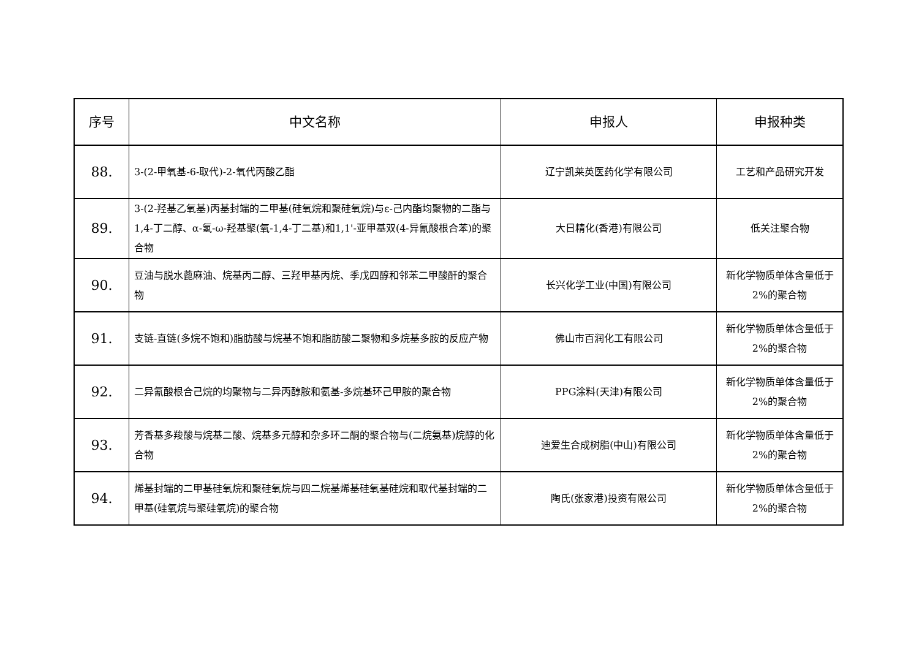| 序号 | 中文名称 | 申报人 | 申报种类 |
| --- | --- | --- | --- |
| 88. | 3-(2-甲氧基-6-取代)-2-氧代丙酸乙酯 | 辽宁凯莱英医药化学有限公司 | 工艺和产品研究开发 |
| 89. | 3-(2-羟基乙氧基)丙基封端的二甲基(硅氧烷和聚硅氧烷)与ε-己内酯均聚物的二酯与1,4-丁二醇、α-氢-ω-羟基聚(氧-1,4-丁二基)和1,1'-亚甲基双(4-异氰酸根合苯)的聚合物 | 大日精化(香港)有限公司 | 低关注聚合物 |
| 90. | 豆油与脱水蓖麻油、烷基丙二醇、三羟甲基丙烷、季戊四醇和邻苯二甲酸酐的聚合物 | 长兴化学工业(中国)有限公司 | 新化学物质单体含量低于2%的聚合物 |
| 91. | 支链-直链(多烷不饱和)脂肪酸与烷基不饱和脂肪酸二聚物和多烷基多胺的反应产物 | 佛山市百润化工有限公司 | 新化学物质单体含量低于2%的聚合物 |
| 92. | 二异氰酸根合己烷的均聚物与二异丙醇胺和氨基-多烷基环己甲胺的聚合物 | PPG涂料(天津)有限公司 | 新化学物质单体含量低于2%的聚合物 |
| 93. | 芳香基多羧酸与烷基二酸、烷基多元醇和杂多环二酮的聚合物与(二烷氨基)烷醇的化合物 | 迪爱生合成树脂(中山)有限公司 | 新化学物质单体含量低于2%的聚合物 |
| 94. | 烯基封端的二甲基硅氧烷和聚硅氧烷与四二烷基烯基硅氧基硅烷和取代基封端的二甲基(硅氧烷与聚硅氧烷)的聚合物 | 陶氏(张家港)投资有限公司 | 新化学物质单体含量低于2%的聚合物 |